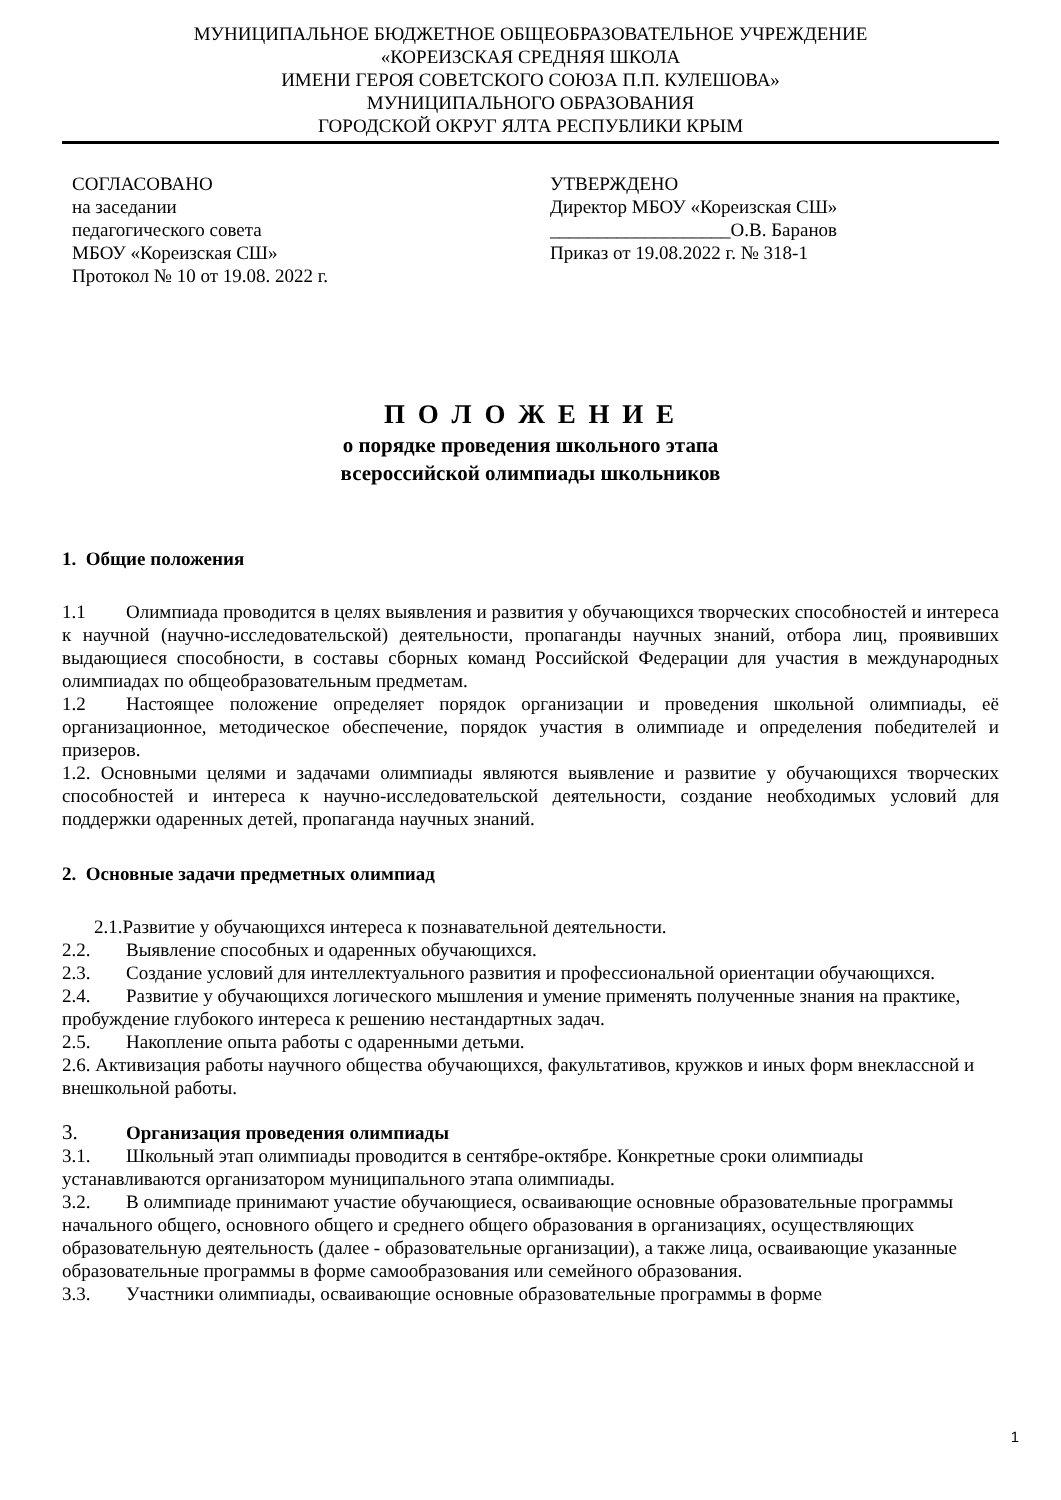МУНИЦИПАЛЬНОЕ БЮДЖЕТНОЕ ОБЩЕОБРАЗОВАТЕЛЬНОЕ УЧРЕЖДЕНИЕ
«КОРЕИЗСКАЯ СРЕДНЯЯ ШКОЛА
ИМЕНИ ГЕРОЯ СОВЕТСКОГО СОЮЗА П.П. КУЛЕШОВА»
МУНИЦИПАЛЬНОГО ОБРАЗОВАНИЯ
ГОРОДСКОЙ ОКРУГ ЯЛТА РЕСПУБЛИКИ КРЫМ
СОГЛАСОВАНО
на заседании
педагогического совета
МБОУ «Кореизская СШ»
Протокол № 10 от 19.08. 2022 г.
УТВЕРЖДЕНО
Директор МБОУ «Кореизская СШ»
___________________О.В. Баранов
Приказ от 19.08.2022 г. № 318-1
П О Л О Ж Е Н И Е
о порядке проведения школьного этапа
всероссийской олимпиады школьников
1. Общие положения
1.1 Олимпиада проводится в целях выявления и развития у обучающихся творческих способностей и интереса к научной (научно-исследовательской) деятельности, пропаганды научных знаний, отбора лиц, проявивших выдающиеся способности, в составы сборных команд Российской Федерации для участия в международных олимпиадах по общеобразовательным предметам.
1.2 Настоящее положение определяет порядок организации и проведения школьной олимпиады, её организационное, методическое обеспечение, порядок участия в олимпиаде и определения победителей и призеров.
1.2. Основными целями и задачами олимпиады являются выявление и развитие у обучающихся творческих способностей и интереса к научно-исследовательской деятельности, создание необходимых условий для поддержки одаренных детей, пропаганда научных знаний.
2. Основные задачи предметных олимпиад
2.1.Развитие у обучающихся интереса к познавательной деятельности.
2.2. Выявление способных и одаренных обучающихся.
2.3. Создание условий для интеллектуального развития и профессиональной ориентации обучающихся.
2.4. Развитие у обучающихся логического мышления и умение применять полученные знания на практике, пробуждение глубокого интереса к решению нестандартных задач.
2.5. Накопление опыта работы с одаренными детьми.
2.6. Активизация работы научного общества обучающихся, факультативов, кружков и иных форм внеклассной и внешкольной работы.
3. Организация проведения олимпиады
3.1. Школьный этап олимпиады проводится в сентябре-октябре. Конкретные сроки олимпиады устанавливаются организатором муниципального этапа олимпиады.
3.2. В олимпиаде принимают участие обучающиеся, осваивающие основные образовательные программы начального общего, основного общего и среднего общего образования в организациях, осуществляющих образовательную деятельность (далее - образовательные организации), а также лица, осваивающие указанные образовательные программы в форме самообразования или семейного образования.
3.3. Участники олимпиады, осваивающие основные образовательные программы в форме
1